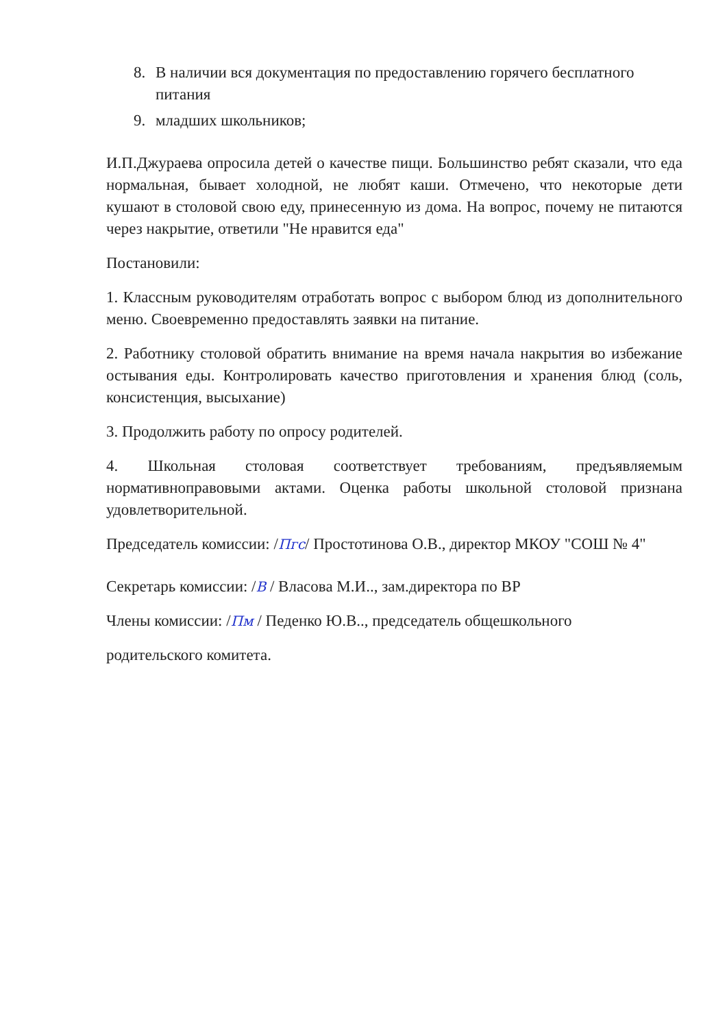8. В наличии вся документация по предоставлению горячего бесплатного питания
9. младших школьников;
И.П.Джураева опросила детей о качестве пищи. Большинство ребят сказали, что еда нормальная, бывает холодной, не любят каши. Отмечено, что некоторые дети кушают в столовой свою еду, принесенную из дома. На вопрос, почему не питаются через накрытие, ответили "Не нравится еда"
Постановили:
1. Классным руководителям отработать вопрос с выбором блюд из дополнительного меню. Своевременно предоставлять заявки на питание.
2. Работнику столовой обратить внимание на время начала накрытия во избежание остывания еды. Контролировать качество приготовления и хранения блюд (соль, консистенция, высыхание)
3. Продолжить работу по опросу родителей.
4. Школьная столовая соответствует требованиям, предъявляемым нормативноправовыми актами. Оценка работы школьной столовой признана удовлетворительной.
Председатель комиссии: /Пгс/ Простотинова О.В., директор МКОУ "СОШ № 4"
Секретарь комиссии: /В / Власова М.И.., зам.директора по ВР
Члены комиссии: /Пм / Педенко Ю.В.., председатель общешкольного
родительского комитета.